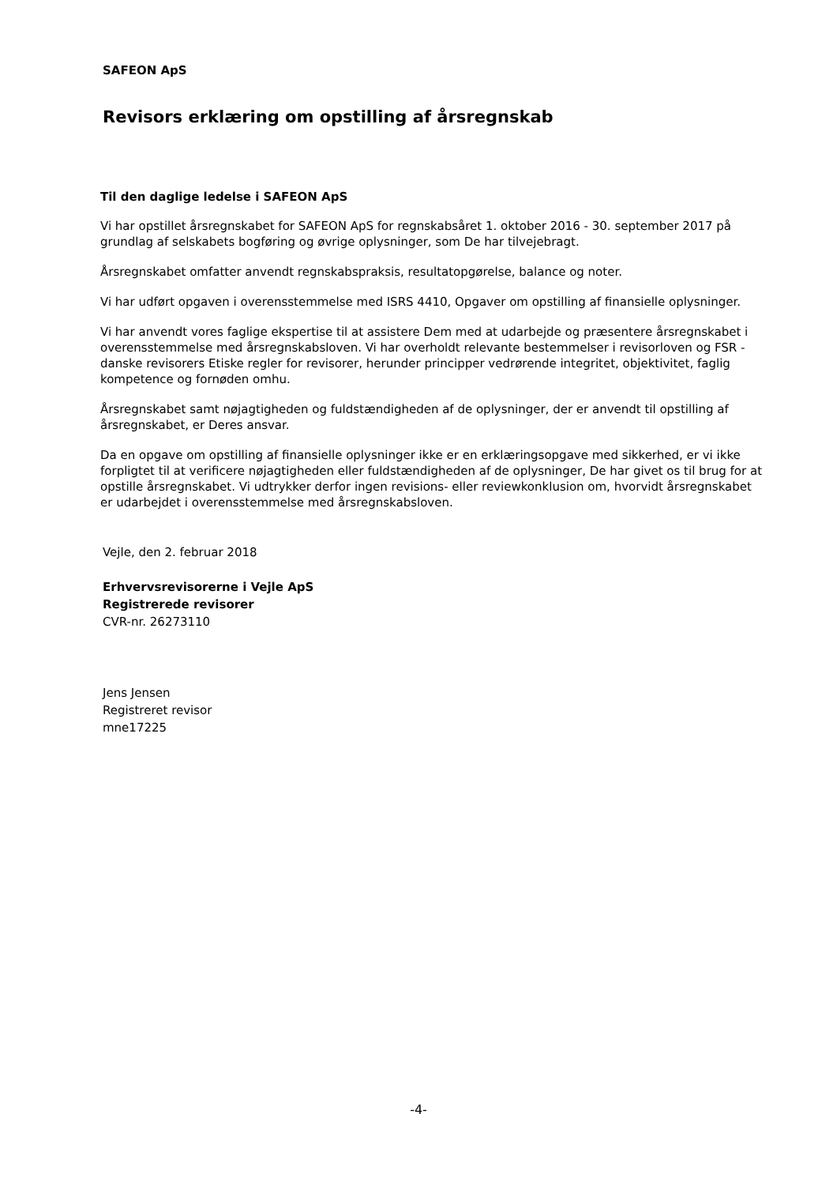SAFEON ApS
Revisors erklæring om opstilling af årsregnskab
Til den daglige ledelse i SAFEON ApS
Vi har opstillet årsregnskabet for SAFEON ApS for regnskabsåret 1. oktober 2016 - 30. september 2017 på grundlag af selskabets bogføring og øvrige oplysninger, som De har tilvejebragt.
Årsregnskabet omfatter anvendt regnskabspraksis, resultatopgørelse, balance og noter.
Vi har udført opgaven i overensstemmelse med ISRS 4410, Opgaver om opstilling af finansielle oplysninger.
Vi har anvendt vores faglige ekspertise til at assistere Dem med at udarbejde og præsentere årsregnskabet i overensstemmelse med årsregnskabsloven. Vi har overholdt relevante bestemmelser i revisorloven og FSR - danske revisorers Etiske regler for revisorer, herunder principper vedrørende integritet, objektivitet, faglig kompetence og fornøden omhu.
Årsregnskabet samt nøjagtigheden og fuldstændigheden af de oplysninger, der er anvendt til opstilling af årsregnskabet, er Deres ansvar.
Da en opgave om opstilling af finansielle oplysninger ikke er en erklæringsopgave med sikkerhed, er vi ikke forpligtet til at verificere nøjagtigheden eller fuldstændigheden af de oplysninger, De har givet os til brug for at opstille årsregnskabet. Vi udtrykker derfor ingen revisions- eller reviewkonklusion om, hvorvidt årsregnskabet er udarbejdet i overensstemmelse med årsregnskabsloven.
Vejle, den 2. februar 2018
Erhvervsrevisorerne i Vejle ApS
Registrerede revisorer
CVR-nr. 26273110
Jens Jensen
Registreret revisor
mne17225
-4-